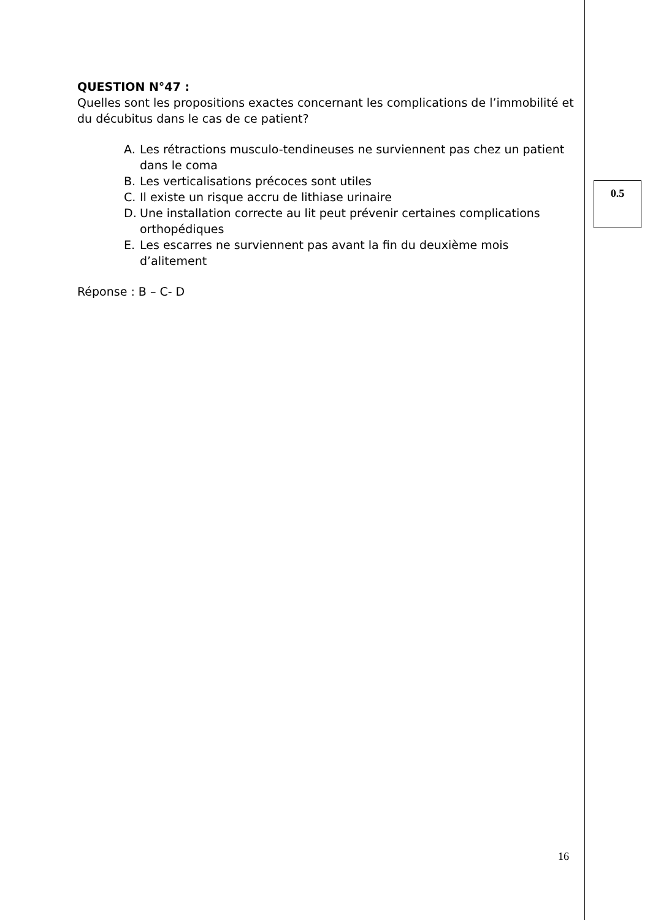QUESTION N°47 :
Quelles sont les propositions exactes concernant les complications de l’immobilité et du décubitus dans le cas de ce patient?
A. Les rétractions musculo-tendineuses ne surviennent pas chez un patient dans le coma
B. Les verticalisations précoces sont utiles
C. Il existe un risque accru de lithiase urinaire
D. Une installation correcte au lit peut prévenir certaines complications orthopédiques
E. Les escarres ne surviennent pas avant la fin du deuxième mois d’alitement
Réponse : B – C- D
0.5
16